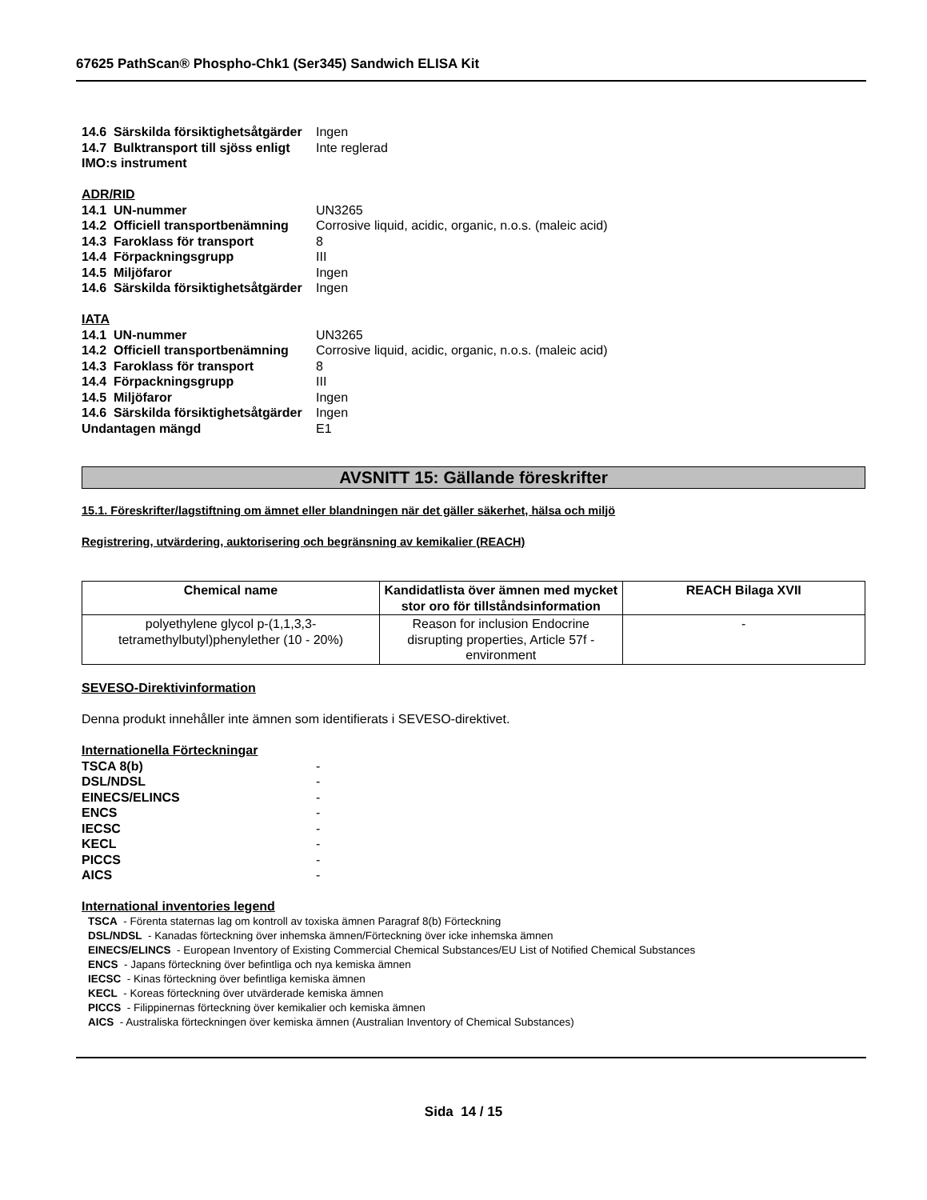67625 PathScan® Phospho-Chk1 (Ser345) Sandwich ELISA Kit
14.6 Särskilda försiktighetsåtgärder Ingen
14.7 Bulktransport till sjöss enligt IMO:s instrument Inte reglerad
ADR/RID
14.1 UN-nummer UN3265
14.2 Officiell transportbenämning Corrosive liquid, acidic, organic, n.o.s. (maleic acid)
14.3 Faroklass för transport 8
14.4 Förpackningsgrupp III
14.5 Miljöfaror Ingen
14.6 Särskilda försiktighetsåtgärder Ingen
IATA
14.1 UN-nummer UN3265
14.2 Officiell transportbenämning Corrosive liquid, acidic, organic, n.o.s. (maleic acid)
14.3 Faroklass för transport 8
14.4 Förpackningsgrupp III
14.5 Miljöfaror Ingen
14.6 Särskilda försiktighetsåtgärder Ingen
Undantagen mängd E1
AVSNITT 15: Gällande föreskrifter
15.1. Föreskrifter/lagstiftning om ämnet eller blandningen när det gäller säkerhet, hälsa och miljö
Registrering, utvärdering, auktorisering och begränsning av kemikalier (REACH)
| Chemical name | Kandidatlista över ämnen med mycket stor oro för tillståndsinformation | REACH Bilaga XVII |
| --- | --- | --- |
| polyethylene glycol p-(1,1,3,3-tetramethylbutyl)phenylether (10 - 20%) | Reason for inclusion Endocrine disrupting properties, Article 57f - environment | - |
SEVESO-Direktivinformation
Denna produkt innehåller inte ämnen som identifierats i SEVESO-direktivet.
Internationella Förteckningar
TSCA 8(b) -
DSL/NDSL -
EINECS/ELINCS -
ENCS -
IECSC -
KECL -
PICCS -
AICS -
International inventories legend
TSCA - Förenta staternas lag om kontroll av toxiska ämnen Paragraf 8(b) Förteckning
DSL/NDSL - Kanadas förteckning över inhemska ämnen/Förteckning över icke inhemska ämnen
EINECS/ELINCS - European Inventory of Existing Commercial Chemical Substances/EU List of Notified Chemical Substances
ENCS - Japans förteckning över befintliga och nya kemiska ämnen
IECSC - Kinas förteckning över befintliga kemiska ämnen
KECL - Koreas förteckning över utvärderade kemiska ämnen
PICCS - Filippinernas förteckning över kemikalier och kemiska ämnen
AICS - Australiska förteckningen över kemiska ämnen (Australian Inventory of Chemical Substances)
Sida 14 / 15